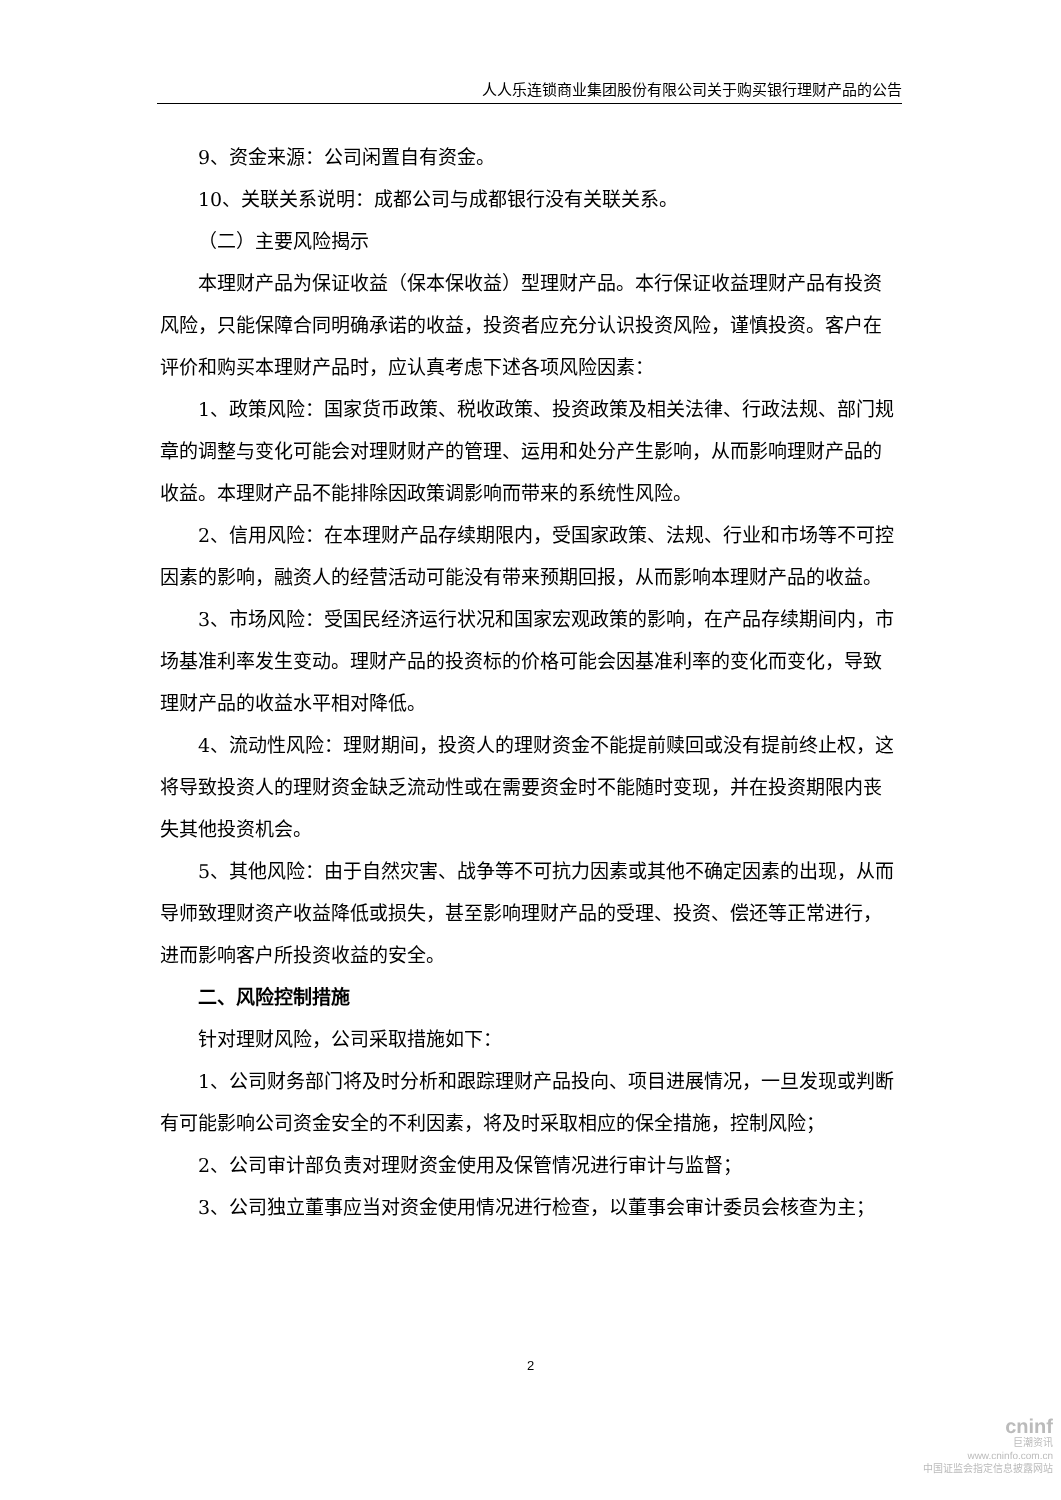人人乐连锁商业集团股份有限公司关于购买银行理财产品的公告
9、资金来源：公司闲置自有资金。
10、关联关系说明：成都公司与成都银行没有关联关系。
（二）主要风险揭示
本理财产品为保证收益（保本保收益）型理财产品。本行保证收益理财产品有投资风险，只能保障合同明确承诺的收益，投资者应充分认识投资风险，谨慎投资。客户在评价和购买本理财产品时，应认真考虑下述各项风险因素：
1、政策风险：国家货币政策、税收政策、投资政策及相关法律、行政法规、部门规章的调整与变化可能会对理财财产的管理、运用和处分产生影响，从而影响理财产品的收益。本理财产品不能排除因政策调影响而带来的系统性风险。
2、信用风险：在本理财产品存续期限内，受国家政策、法规、行业和市场等不可控因素的影响，融资人的经营活动可能没有带来预期回报，从而影响本理财产品的收益。
3、市场风险：受国民经济运行状况和国家宏观政策的影响，在产品存续期间内，市场基准利率发生变动。理财产品的投资标的价格可能会因基准利率的变化而变化，导致理财产品的收益水平相对降低。
4、流动性风险：理财期间，投资人的理财资金不能提前赎回或没有提前终止权，这将导致投资人的理财资金缺乏流动性或在需要资金时不能随时变现，并在投资期限内丧失其他投资机会。
5、其他风险：由于自然灾害、战争等不可抗力因素或其他不确定因素的出现，从而导师致理财资产收益降低或损失，甚至影响理财产品的受理、投资、偿还等正常进行，进而影响客户所投资收益的安全。
二、风险控制措施
针对理财风险，公司采取措施如下：
1、公司财务部门将及时分析和跟踪理财产品投向、项目进展情况，一旦发现或判断有可能影响公司资金安全的不利因素，将及时采取相应的保全措施，控制风险；
2、公司审计部负责对理财资金使用及保管情况进行审计与监督；
3、公司独立董事应当对资金使用情况进行检查，以董事会审计委员会核查为主；
2
cninf
巨潮资讯
www.cninfo.com.cn
中国证监会指定信息披露网站